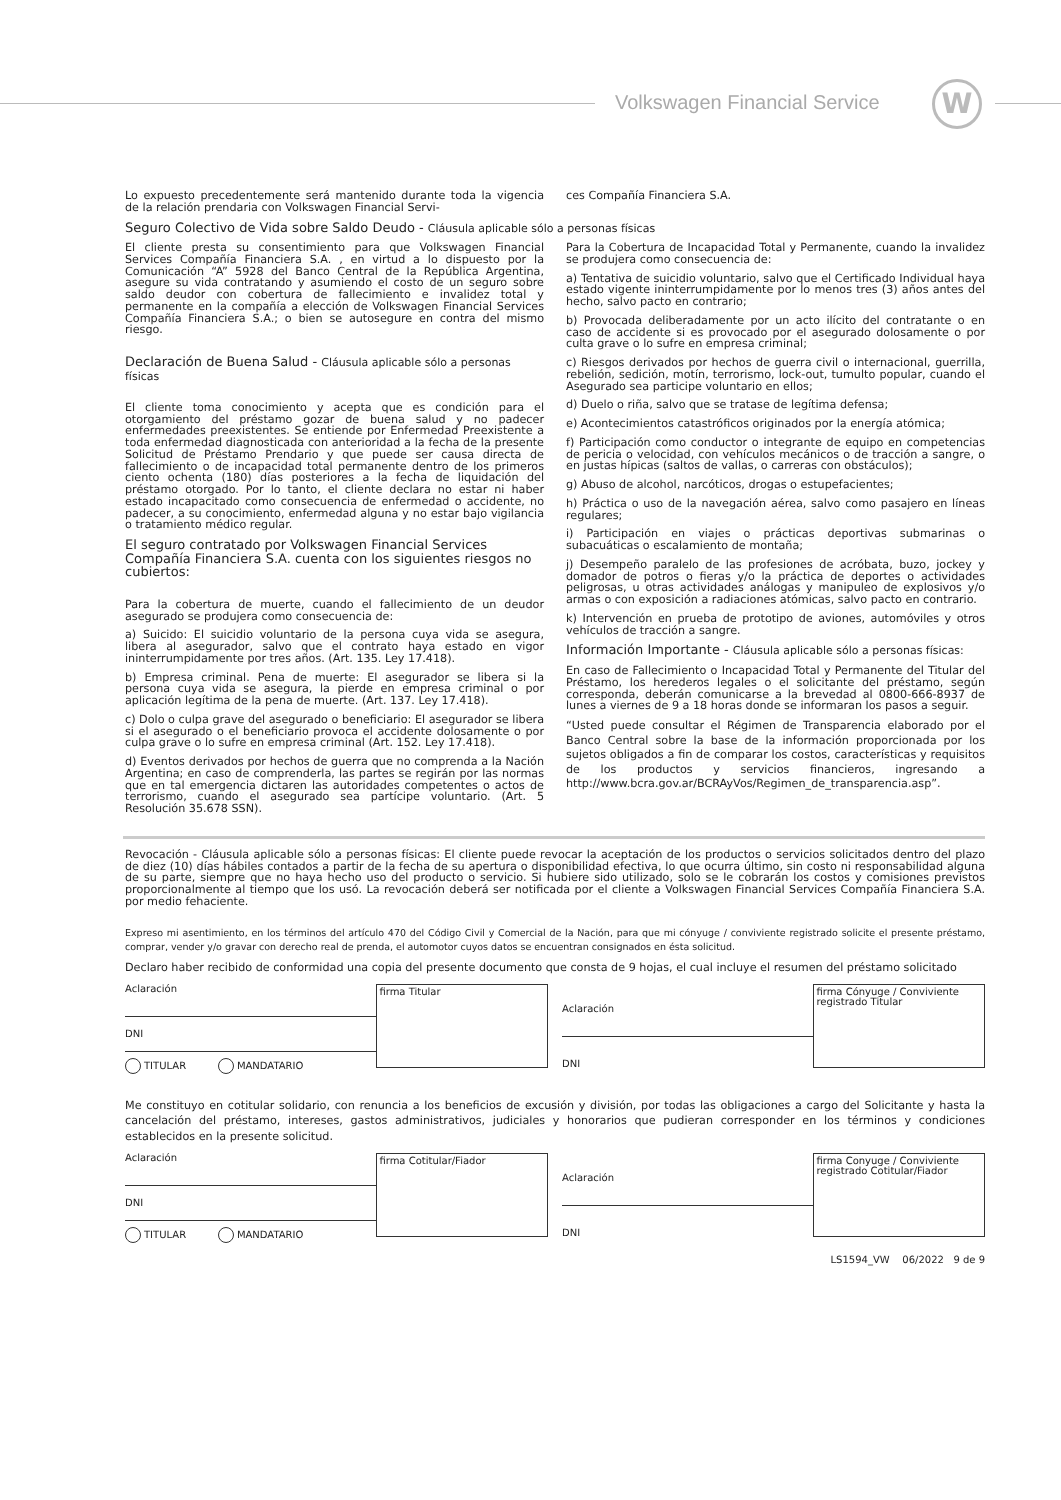Volkswagen Financial Service W
Lo expuesto precedentemente será mantenido durante toda la vigencia de la relación prendaria con Volkswagen Financial Servi-
ces Compañía Financiera S.A.
Seguro Colectivo de Vida sobre Saldo Deudo - Cláusula aplicable sólo a personas físicas
El cliente presta su consentimiento para que Volkswagen Financial Services Compañía Financiera S.A. , en virtud a lo dispuesto por la Comunicación “A” 5928 del Banco Central de la República Argentina, asegure su vida contratando y asumiendo el costo de un seguro sobre saldo deudor con cobertura de fallecimiento e invalidez total y permanente en la compañía a elección de Volkswagen Financial Services Compañía Financiera S.A.; o bien se autosegure en contra del mismo riesgo.
Declaración de Buena Salud - Cláusula aplicable sólo a personas físicas
El cliente toma conocimiento y acepta que es condición para el otorgamiento del préstamo gozar de buena salud y no padecer enfermedades preexistentes. Se entiende por Enfermedad Preexistente a toda enfermedad diagnosticada con anterioridad a la fecha de la presente Solicitud de Préstamo Prendario y que puede ser causa directa de fallecimiento o de incapacidad total permanente dentro de los primeros ciento ochenta (180) días posteriores a la fecha de liquidación del préstamo otorgado. Por lo tanto, el cliente declara no estar ni haber estado incapacitado como consecuencia de enfermedad o accidente, no padecer, a su conocimiento, enfermedad alguna y no estar bajo vigilancia o tratamiento médico regular.
El seguro contratado por Volkswagen Financial Services Compañía Financiera S.A. cuenta con los siguientes riesgos no cubiertos:
Para la cobertura de muerte, cuando el fallecimiento de un deudor asegurado se produjera como consecuencia de:
a) Suicido: El suicidio voluntario de la persona cuya vida se asegura, libera al asegurador, salvo que el contrato haya estado en vigor ininterrumpidamente por tres años. (Art. 135. Ley 17.418).
b) Empresa criminal. Pena de muerte: El asegurador se libera si la persona cuya vida se asegura, la pierde en empresa criminal o por aplicación legítima de la pena de muerte. (Art. 137. Ley 17.418).
c) Dolo o culpa grave del asegurado o beneficiario: El asegurador se libera si el asegurado o el beneficiario provoca el accidente dolosamente o por culpa grave o lo sufre en empresa criminal (Art. 152. Ley 17.418).
d) Eventos derivados por hechos de guerra que no comprenda a la Nación Argentina; en caso de comprenderla, las partes se regirán por las normas que en tal emergencia dictaren las autoridades competentes o actos de terrorismo, cuando el asegurado sea partícipe voluntario. (Art. 5 Resolución 35.678 SSN).
Para la Cobertura de Incapacidad Total y Permanente, cuando la invalidez se produjera como consecuencia de:
a) Tentativa de suicidio voluntario, salvo que el Certificado Individual haya estado vigente ininterrumpidamente por lo menos tres (3) años antes del hecho, salvo pacto en contrario;
b) Provocada deliberadamente por un acto ilícito del contratante o en caso de accidente si es provocado por el asegurado dolosamente o por culta grave o lo sufre en empresa criminal;
c) Riesgos derivados por hechos de guerra civil o internacional, guerrilla, rebelión, sedición, motín, terrorismo, lock-out, tumulto popular, cuando el Asegurado sea participe voluntario en ellos;
d) Duelo o riña, salvo que se tratase de legítima defensa;
e) Acontecimientos catastróficos originados por la energía atómica;
f) Participación como conductor o integrante de equipo en competencias de pericia o velocidad, con vehículos mecánicos o de tracción a sangre, o en justas hípicas (saltos de vallas, o carreras con obstáculos);
g) Abuso de alcohol, narcóticos, drogas o estupefacientes;
h) Práctica o uso de la navegación aérea, salvo como pasajero en líneas regulares;
i) Participación en viajes o prácticas deportivas submarinas o subacuáticas o escalamiento de montaña;
j) Desempeño paralelo de las profesiones de acróbata, buzo, jockey y domador de potros o fieras y/o la práctica de deportes o actividades peligrosas, u otras actividades análogas y manipuleo de explosivos y/o armas o con exposición a radiaciones atómicas, salvo pacto en contrario.
k) Intervención en prueba de prototipo de aviones, automóviles y otros vehículos de tracción a sangre.
Información Importante - Cláusula aplicable sólo a personas físicas:
En caso de Fallecimiento o Incapacidad Total y Permanente del Titular del Préstamo, los herederos legales o el solicitante del préstamo, según corresponda, deberán comunicarse a la brevedad al 0800-666-8937 de lunes a viernes de 9 a 18 horas donde se informaran los pasos a seguir.
“Usted puede consultar el Régimen de Transparencia elaborado por el Banco Central sobre la base de la información proporcionada por los sujetos obligados a fin de comparar los costos, características y requisitos de los productos y servicios financieros, ingresando a http://www.bcra.gov.ar/BCRAyVos/Regimen_de_transparencia.asp”.
Revocación - Cláusula aplicable sólo a personas físicas: El cliente puede revocar la aceptación de los productos o servicios solicitados dentro del plazo de diez (10) días hábiles contados a partir de la fecha de su apertura o disponibilidad efectiva, lo que ocurra último, sin costo ni responsabilidad alguna de su parte, siempre que no haya hecho uso del producto o servicio. Si hubiere sido utilizado, solo se le cobrarán los costos y comisiones previstos proporcionalmente al tiempo que los usó. La revocación deberá ser notificada por el cliente a Volkswagen Financial Services Compañía Financiera S.A. por medio fehaciente.
Expreso mi asentimiento, en los términos del artículo 470 del Código Civil y Comercial de la Nación, para que mi cónyuge / conviviente registrado solicite el presente préstamo, comprar, vender y/o gravar con derecho real de prenda, el automotor cuyos datos se encuentran consignados en ésta solicitud.
Declaro haber recibido de conformidad una copia del presente documento que consta de 9 hojas, el cual incluye el resumen del préstamo solicitado
Aclaración
DNI
TITULAR MANDATARIO
firma Titular
Aclaración
DNI
firma Cónyuge / Conviviente registrado Titular
Me constituyo en cotitular solidario, con renuncia a los beneficios de excusión y división, por todas las obligaciones a cargo del Solicitante y hasta la cancelación del préstamo, intereses, gastos administrativos, judiciales y honorarios que pudieran corresponder en los términos y condiciones establecidos en la presente solicitud.
Aclaración
DNI
TITULAR MANDATARIO
firma Cotitular/Fiador
Aclaración
DNI
firma Conyuge / Conviviente registrado Cotitular/Fiador
LS1594_VW 06/2022 9 de 9